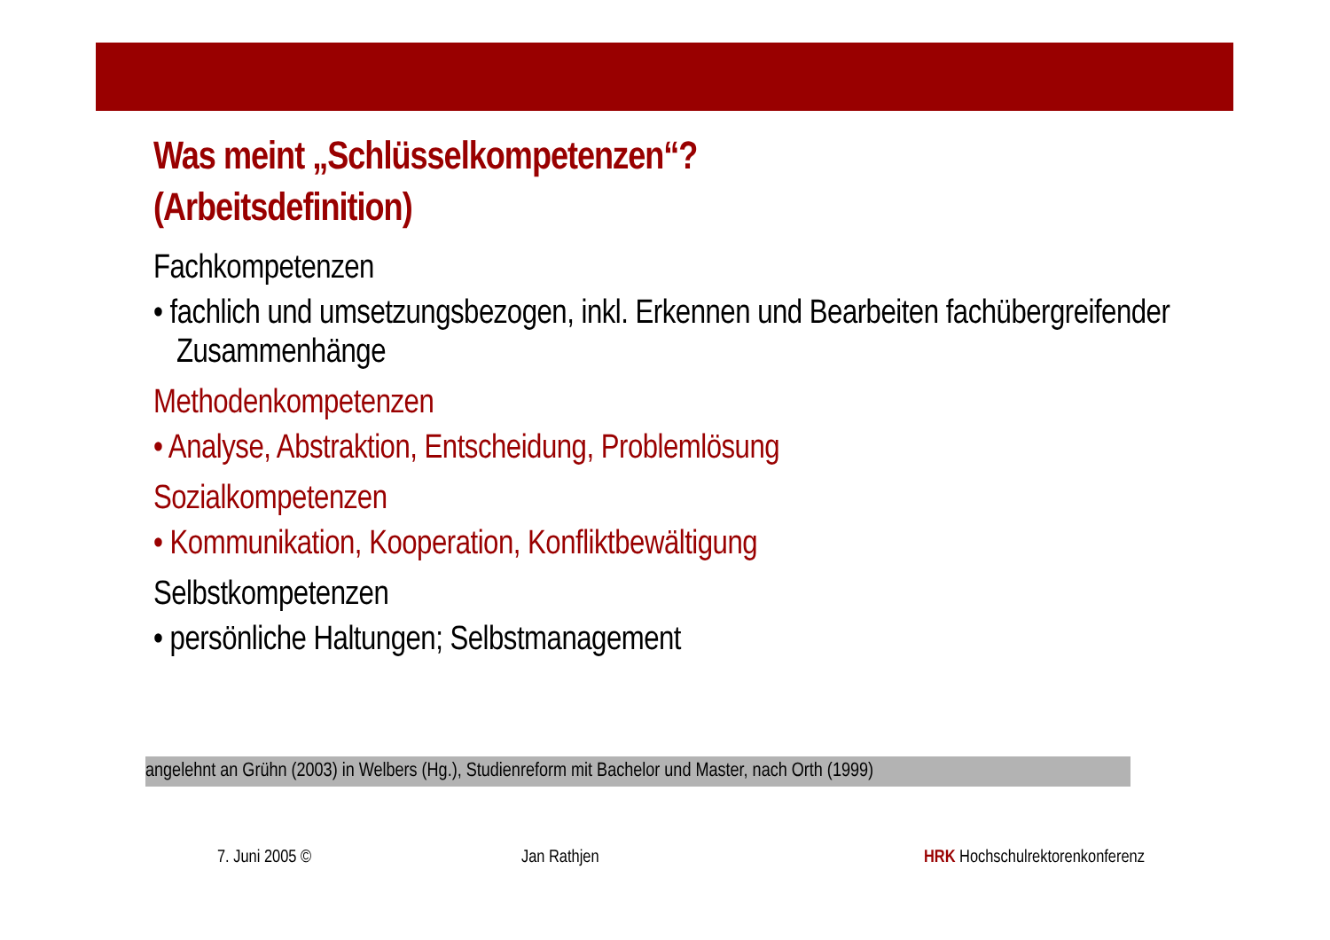Was meint „Schlüsselkompetenzen“?
(Arbeitsdefinition)
Fachkompetenzen
• fachlich und umsetzungsbezogen, inkl. Erkennen und Bearbeiten fachübergreifender Zusammenhänge
Methodenkompetenzen
• Analyse, Abstraktion, Entscheidung, Problemlösung
Sozialkompetenzen
• Kommunikation, Kooperation, Konfliktbewältigung
Selbstkompetenzen
• persönliche Haltungen; Selbstmanagement
angelehnt an Grühn (2003) in Welbers (Hg.), Studienreform mit Bachelor und Master, nach Orth (1999)
7. Juni 2005 © Jan Rathjen HRK Hochschulrektorenkonferenz